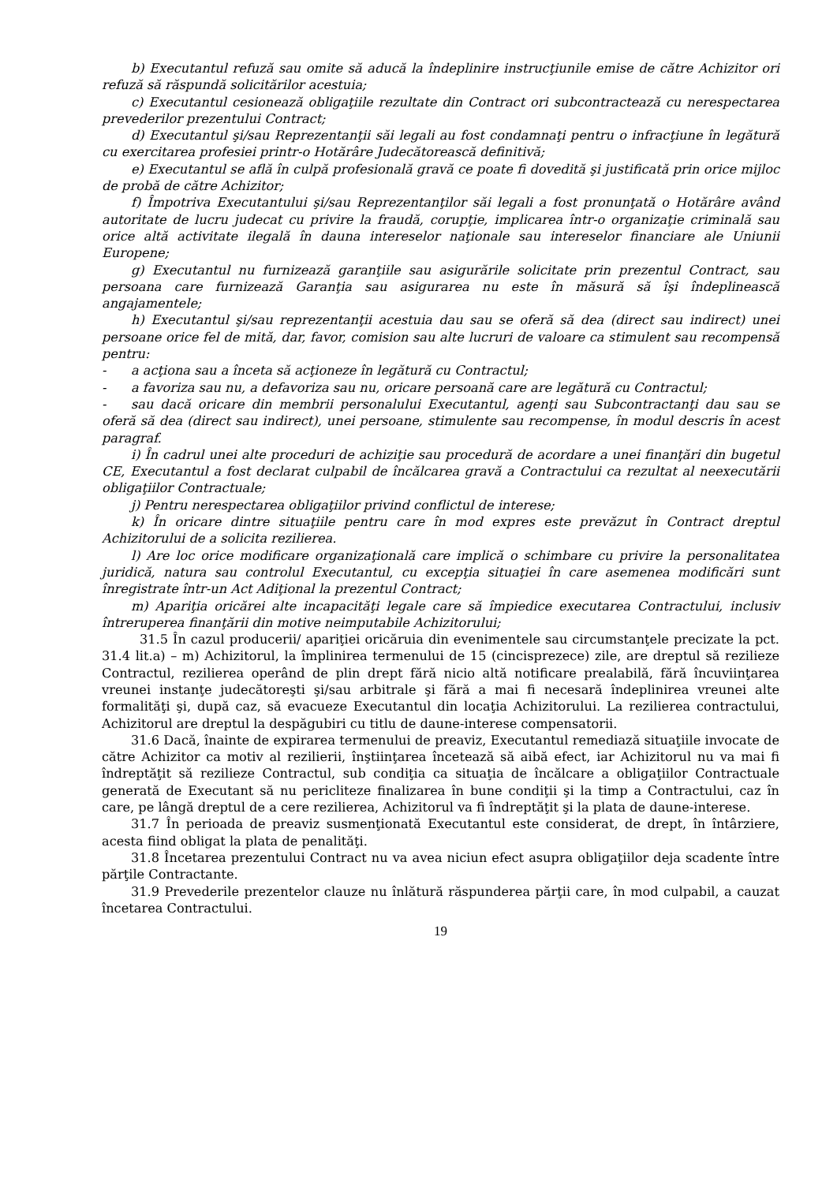b) Executantul refuză sau omite să aducă la îndeplinire instrucţiunile emise de către Achizitor ori refuză să răspundă solicitărilor acestuia;
c) Executantul cesionează obligaţiile rezultate din Contract ori subcontractează cu nerespectarea prevederilor prezentului Contract;
d) Executantul şi/sau Reprezentanţii săi legali au fost condamnaţi pentru o infracţiune în legătură cu exercitarea profesiei printr-o Hotărâre Judecătorească definitivă;
e) Executantul se află în culpă profesională gravă ce poate fi dovedită şi justificată prin orice mijloc de probă de către Achizitor;
f) Împotriva Executantului şi/sau Reprezentanţilor săi legali a fost pronunţată o Hotărâre având autoritate de lucru judecat cu privire la fraudă, corupţie, implicarea într-o organizaţie criminală sau orice altă activitate ilegală în dauna intereselor naţionale sau intereselor financiare ale Uniunii Europene;
g) Executantul nu furnizează garanţiile sau asigurările solicitate prin prezentul Contract, sau persoana care furnizează Garanţia sau asigurarea nu este în măsură să îşi îndeplinească angajamentele;
h) Executantul şi/sau reprezentanţii acestuia dau sau se oferă să dea (direct sau indirect) unei persoane orice fel de mită, dar, favor, comision sau alte lucruri de valoare ca stimulent sau recompensă pentru:
- a acţiona sau a înceta să acţioneze în legătură cu Contractul;
- a favoriza sau nu, a defavoriza sau nu, oricare persoană care are legătură cu Contractul;
- sau dacă oricare din membrii personalului Executantul, agenţi sau Subcontractanţi dau sau se oferă să dea (direct sau indirect), unei persoane, stimulente sau recompense, în modul descris în acest paragraf.
i) În cadrul unei alte proceduri de achiziţie sau procedură de acordare a unei finanţări din bugetul CE, Executantul a fost declarat culpabil de încălcarea gravă a Contractului ca rezultat al neexecutării obligaţiilor Contractuale;
j) Pentru nerespectarea obligaţiilor privind conflictul de interese;
k) În oricare dintre situaţiile pentru care în mod expres este prevăzut în Contract dreptul Achizitorului de a solicita rezilierea.
l) Are loc orice modificare organizaţională care implică o schimbare cu privire la personalitatea juridică, natura sau controlul Executantul, cu excepţia situaţiei în care asemenea modificări sunt înregistrate într-un Act Adiţional la prezentul Contract;
m) Apariţia oricărei alte incapacităţi legale care să împiedice executarea Contractului, inclusiv întreruperea finanţării din motive neimputabile Achizitorului;
31.5 În cazul producerii/ apariţiei oricăruia din evenimentele sau circumstanţele precizate la pct. 31.4 lit.a) – m) Achizitorul, la împlinirea termenului de 15 (cincisprezece) zile, are dreptul să rezilieze Contractul, rezilierea operând de plin drept fără nicio altă notificare prealabilă, fără încuviinţarea vreunei instanţe judecătoreşti şi/sau arbitrale şi fără a mai fi necesară îndeplinirea vreunei alte formalităţi şi, după caz, să evacueze Executantul din locaţia Achizitorului. La rezilierea contractului, Achizitorul are dreptul la despăgubiri cu titlu de daune-interese compensatorii.
31.6 Dacă, înainte de expirarea termenului de preaviz, Executantul remediază situaţiile invocate de către Achizitor ca motiv al rezilierii, înştiinţarea încetează să aibă efect, iar Achizitorul nu va mai fi îndreptăţit să rezilieze Contractul, sub condiţia ca situaţia de încălcare a obligaţiilor Contractuale generată de Executant să nu pericliteze finalizarea în bune condiţii şi la timp a Contractului, caz în care, pe lângă dreptul de a cere rezilierea, Achizitorul va fi îndreptăţit şi la plata de daune-interese.
31.7 În perioada de preaviz susmenţionată Executantul este considerat, de drept, în întârziere, acesta fiind obligat la plata de penalităţi.
31.8 Încetarea prezentului Contract nu va avea niciun efect asupra obligaţiilor deja scadente între părţile Contractante.
31.9 Prevederile prezentelor clauze nu înlătură răspunderea părţii care, în mod culpabil, a cauzat încetarea Contractului.
19